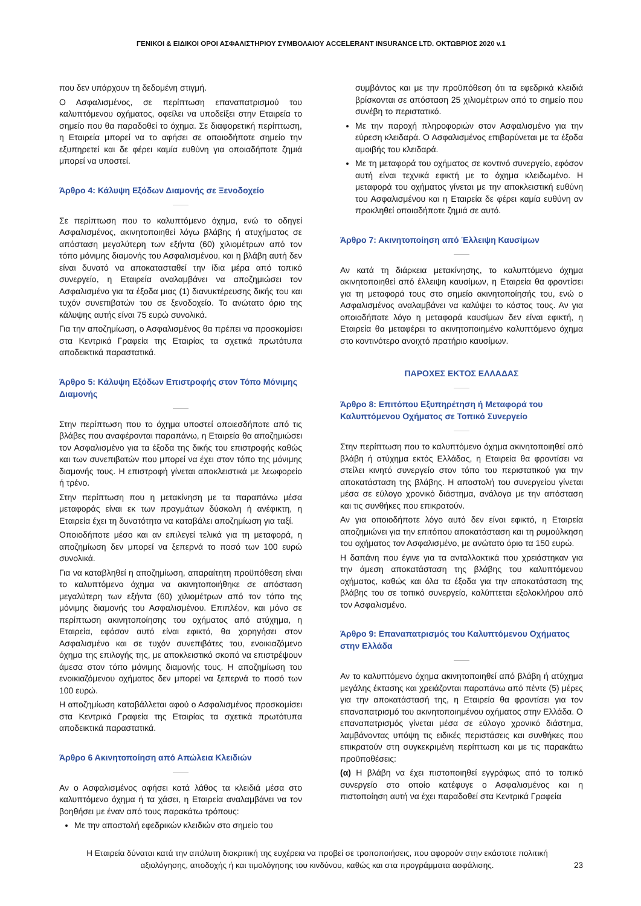ΓΕΝΙΚΟΙ & ΕΙΔΙΚΟΙ ΟΡΟΙ ΑΣΦΑΛΙΣΤΗΡΙΟΥ ΣΥΜΒΟΛΑΙΟΥ ACCELERANT INSURANCE LTD. ΟΚΤΩΒΡΙΟΣ 2020 v.1
που δεν υπάρχουν τη δεδομένη στιγμή.
Ο Ασφαλισμένος, σε περίπτωση επαναπατρισμού του καλυπτόμενου οχήματος, οφείλει να υποδείξει στην Εταιρεία το σημείο που θα παραδοθεί το όχημα. Σε διαφορετική περίπτωση, η Εταιρεία μπορεί να το αφήσει σε οποιοδήποτε σημείο την εξυπηρετεί και δε φέρει καμία ευθύνη για οποιαδήποτε ζημιά μπορεί να υποστεί.
Άρθρο 4: Κάλυψη Εξόδων Διαμονής σε Ξενοδοχείο
Σε περίπτωση που το καλυπτόμενο όχημα, ενώ το οδηγεί Ασφαλισμένος, ακινητοποιηθεί λόγω βλάβης ή ατυχήματος σε απόσταση μεγαλύτερη των εξήντα (60) χιλιομέτρων από τον τόπο μόνιμης διαμονής του Ασφαλισμένου, και η βλάβη αυτή δεν είναι δυνατό να αποκατασταθεί την ίδια μέρα από τοπικό συνεργείο, η Εταιρεία αναλαμβάνει να αποζημιώσει τον Ασφαλισμένο για τα έξοδα μιας (1) διανυκτέρευσης δικής του και τυχόν συνεπιβατών του σε ξενοδοχείο. Το ανώτατο όριο της κάλυψης αυτής είναι 75 ευρώ συνολικά.
Για την αποζημίωση, ο Ασφαλισμένος θα πρέπει να προσκομίσει στα Κεντρικά Γραφεία της Εταιρίας τα σχετικά πρωτότυπα αποδεικτικά παραστατικά.
Άρθρο 5: Κάλυψη Εξόδων Επιστροφής στον Τόπο Μόνιμης Διαμονής
Στην περίπτωση που το όχημα υποστεί οποιεσδήποτε από τις βλάβες που αναφέρονται παραπάνω, η Εταιρεία θα αποζημιώσει τον Ασφαλισμένο για τα έξοδα της δικής του επιστροφής καθώς και των συνεπιβατών που μπορεί να έχει στον τόπο της μόνιμης διαμονής τους. Η επιστροφή γίνεται αποκλειστικά με λεωφορείο ή τρένο.
Στην περίπτωση που η μετακίνηση με τα παραπάνω μέσα μεταφοράς είναι εκ των πραγμάτων δύσκολη ή ανέφικτη, η Εταιρεία έχει τη δυνατότητα να καταβάλει αποζημίωση για ταξί.
Οποιοδήποτε μέσο και αν επιλεγεί τελικά για τη μεταφορά, η αποζημίωση δεν μπορεί να ξεπερνά το ποσό των 100 ευρώ συνολικά.
Για να καταβληθεί η αποζημίωση, απαραίτητη προϋπόθεση είναι το καλυπτόμενο όχημα να ακινητοποιήθηκε σε απόσταση μεγαλύτερη των εξήντα (60) χιλιομέτρων από τον τόπο της μόνιμης διαμονής του Ασφαλισμένου. Επιπλέον, και μόνο σε περίπτωση ακινητοποίησης του οχήματος από ατύχημα, η Εταιρεία, εφόσον αυτό είναι εφικτό, θα χορηγήσει στον Ασφαλισμένο και σε τυχόν συνεπιβάτες του, ενοικιαζόμενο όχημα της επιλογής της, με αποκλειστικό σκοπό να επιστρέψουν άμεσα στον τόπο μόνιμης διαμονής τους. Η αποζημίωση του ενοικιαζόμενου οχήματος δεν μπορεί να ξεπερνά το ποσό των 100 ευρώ.
Η αποζημίωση καταβάλλεται αφού ο Ασφαλισμένος προσκομίσει στα Κεντρικά Γραφεία της Εταιρίας τα σχετικά πρωτότυπα αποδεικτικά παραστατικά.
Άρθρο 6 Ακινητοποίηση από Απώλεια Κλειδιών
Αν ο Ασφαλισμένος αφήσει κατά λάθος τα κλειδιά μέσα στο καλυπτόμενο όχημα ή τα χάσει, η Εταιρεία αναλαμβάνει να τον βοηθήσει με έναν από τους παρακάτω τρόπους:
Με την αποστολή εφεδρικών κλειδιών στο σημείο του
συμβάντος και με την προϋπόθεση ότι τα εφεδρικά κλειδιά βρίσκονται σε απόσταση 25 χιλιομέτρων από το σημείο που συνέβη το περιστατικό.
Με την παροχή πληροφοριών στον Ασφαλισμένο για την εύρεση κλειδαρά. Ο Ασφαλισμένος επιβαρύνεται με τα έξοδα αμοιβής του κλειδαρά.
Με τη μεταφορά του οχήματος σε κοντινό συνεργείο, εφόσον αυτή είναι τεχνικά εφικτή με το όχημα κλειδωμένο. Η μεταφορά του οχήματος γίνεται με την αποκλειστική ευθύνη του Ασφαλισμένου και η Εταιρεία δε φέρει καμία ευθύνη αν προκληθεί οποιαδήποτε ζημιά σε αυτό.
Άρθρο 7: Ακινητοποίηση από Έλλειψη Καυσίμων
Αν κατά τη διάρκεια μετακίνησης, το καλυπτόμενο όχημα ακινητοποιηθεί από έλλειψη καυσίμων, η Εταιρεία θα φροντίσει για τη μεταφορά τους στο σημείο ακινητοποίησής του, ενώ ο Ασφαλισμένος αναλαμβάνει να καλύψει το κόστος τους. Αν για οποιοδήποτε λόγο η μεταφορά καυσίμων δεν είναι εφικτή, η Εταιρεία θα μεταφέρει το ακινητοποιημένο καλυπτόμενο όχημα στο κοντινότερο ανοιχτό πρατήριο καυσίμων.
ΠΑΡΟΧΕΣ ΕΚΤΟΣ ΕΛΛΑΔΑΣ
Άρθρο 8: Επιτόπου Εξυπηρέτηση ή Μεταφορά του Καλυπτόμενου Οχήματος σε Τοπικό Συνεργείο
Στην περίπτωση που το καλυπτόμενο όχημα ακινητοποιηθεί από βλάβη ή ατύχημα εκτός Ελλάδας, η Εταιρεία θα φροντίσει να στείλει κινητό συνεργείο στον τόπο του περιστατικού για την αποκατάσταση της βλάβης. Η αποστολή του συνεργείου γίνεται μέσα σε εύλογο χρονικό διάστημα, ανάλογα με την απόσταση και τις συνθήκες που επικρατούν.
Αν για οποιοδήποτε λόγο αυτό δεν είναι εφικτό, η Εταιρεία αποζημιώνει για την επιτόπου αποκατάσταση και τη ρυμούλκηση του οχήματος τον Ασφαλισμένο, με ανώτατο όριο τα 150 ευρώ.
Η δαπάνη που έγινε για τα ανταλλακτικά που χρειάστηκαν για την άμεση αποκατάσταση της βλάβης του καλυπτόμενου οχήματος, καθώς και όλα τα έξοδα για την αποκατάσταση της βλάβης του σε τοπικό συνεργείο, καλύπτεται εξολοκλήρου από τον Ασφαλισμένο.
Άρθρο 9: Επαναπατρισμός του Καλυπτόμενου Οχήματος στην Ελλάδα
Αν το καλυπτόμενο όχημα ακινητοποιηθεί από βλάβη ή ατύχημα μεγάλης έκτασης και χρειάζονται παραπάνω από πέντε (5) μέρες για την αποκατάστασή της, η Εταιρεία θα φροντίσει για τον επαναπατρισμό του ακινητοποιημένου οχήματος στην Ελλάδα. Ο επαναπατρισμός γίνεται μέσα σε εύλογο χρονικό διάστημα, λαμβάνοντας υπόψη τις ειδικές περιστάσεις και συνθήκες που επικρατούν στη συγκεκριμένη περίπτωση και με τις παρακάτω προϋποθέσεις:
(α) Η βλάβη να έχει πιστοποιηθεί εγγράφως από το τοπικό συνεργείο στο οποίο κατέφυγε ο Ασφαλισμένος και η πιστοποίηση αυτή να έχει παραδοθεί στα Κεντρικά Γραφεία
Η Εταιρεία δύναται κατά την απόλυτη διακριτική της ευχέρεια να προβεί σε τροποποιήσεις, που αφορούν στην εκάστοτε πολιτική αξιολόγησης, αποδοχής ή και τιμολόγησης του κινδύνου, καθώς και στα προγράμματα ασφάλισης.
23